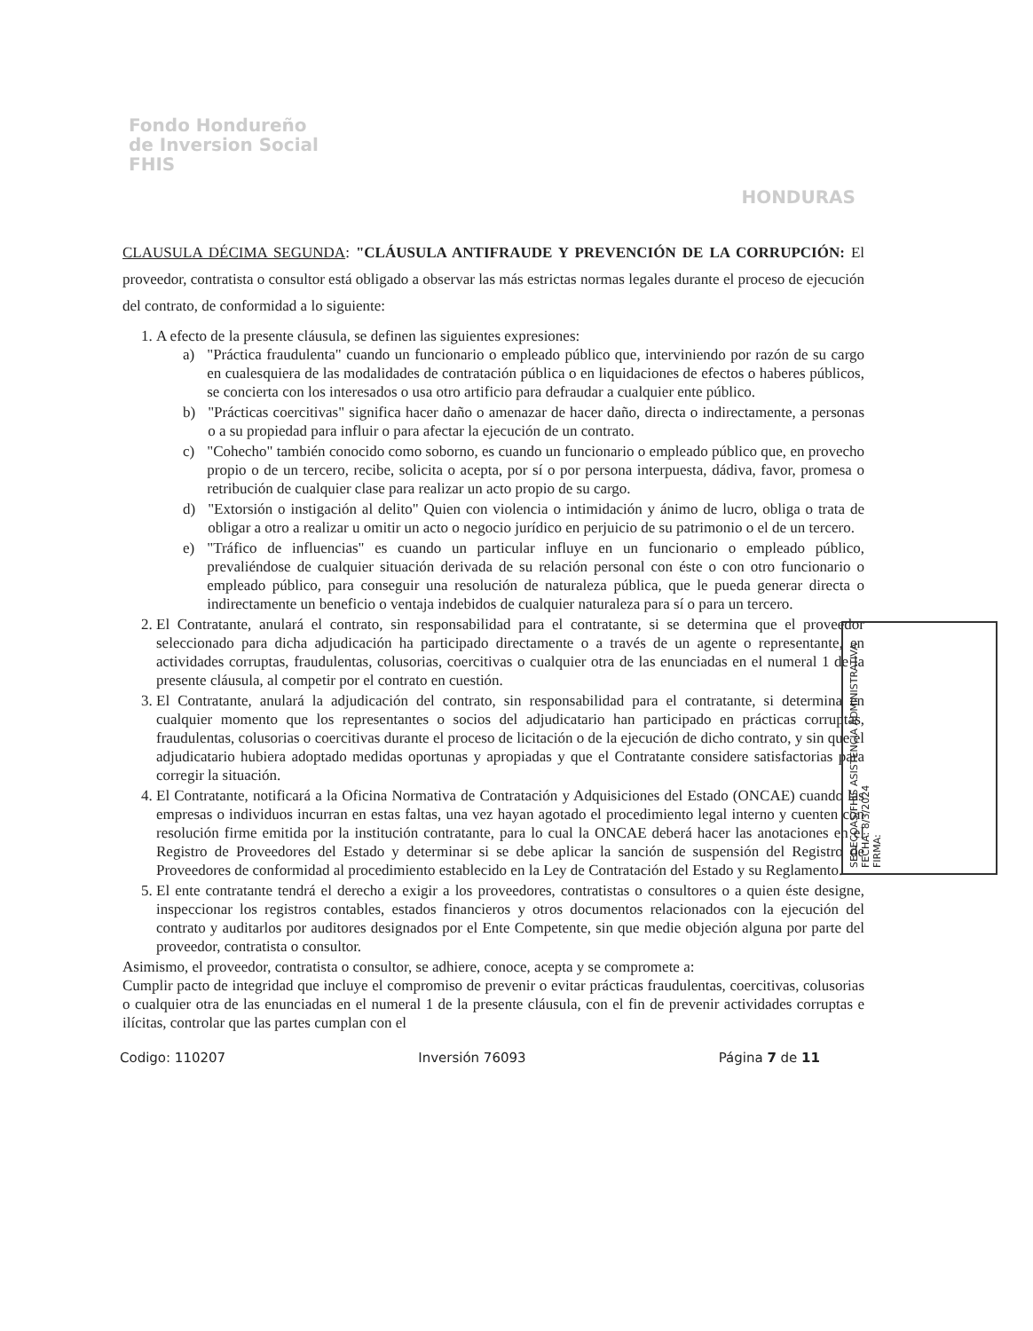Fondo Hondureño
de Inversion Social
FHIS
HONDURAS
CLAUSULA DÉCIMA SEGUNDA: "CLÁUSULA ANTIFRAUDE Y PREVENCIÓN DE LA CORRUPCIÓN: El proveedor, contratista o consultor está obligado a observar las más estrictas normas legales durante el proceso de ejecución del contrato, de conformidad a lo siguiente:
1. A efecto de la presente cláusula, se definen las siguientes expresiones:
a) "Práctica fraudulenta" cuando un funcionario o empleado público que, interviniendo por razón de su cargo en cualesquiera de las modalidades de contratación pública o en liquidaciones de efectos o haberes públicos, se concierta con los interesados o usa otro artificio para defraudar a cualquier ente público.
b) "Prácticas coercitivas" significa hacer daño o amenazar de hacer daño, directa o indirectamente, a personas o a su propiedad para influir o para afectar la ejecución de un contrato.
c) "Cohecho" también conocido como soborno, es cuando un funcionario o empleado público que, en provecho propio o de un tercero, recibe, solicita o acepta, por sí o por persona interpuesta, dádiva, favor, promesa o retribución de cualquier clase para realizar un acto propio de su cargo.
d) "Extorsión o instigación al delito" Quien con violencia o intimidación y ánimo de lucro, obliga o trata de obligar a otro a realizar u omitir un acto o negocio jurídico en perjuicio de su patrimonio o el de un tercero.
e) "Tráfico de influencias" es cuando un particular influye en un funcionario o empleado público, prevaliéndose de cualquier situación derivada de su relación personal con éste o con otro funcionario o empleado público, para conseguir una resolución de naturaleza pública, que le pueda generar directa o indirectamente un beneficio o ventaja indebidos de cualquier naturaleza para sí o para un tercero.
2. El Contratante, anulará el contrato, sin responsabilidad para el contratante, si se determina que el proveedor seleccionado para dicha adjudicación ha participado directamente o a través de un agente o representante, en actividades corruptas, fraudulentas, colusorias, coercitivas o cualquier otra de las enunciadas en el numeral 1 de la presente cláusula, al competir por el contrato en cuestión.
3. El Contratante, anulará la adjudicación del contrato, sin responsabilidad para el contratante, si determina en cualquier momento que los representantes o socios del adjudicatario han participado en prácticas corruptas, fraudulentas, colusorias o coercitivas durante el proceso de licitación o de la ejecución de dicho contrato, y sin que el adjudicatario hubiera adoptado medidas oportunas y apropiadas y que el Contratante considere satisfactorias para corregir la situación.
4. El Contratante, notificará a la Oficina Normativa de Contratación y Adquisiciones del Estado (ONCAE) cuando las empresas o individuos incurran en estas faltas, una vez hayan agotado el procedimiento legal interno y cuenten con resolución firme emitida por la institución contratante, para lo cual la ONCAE deberá hacer las anotaciones en el Registro de Proveedores del Estado y determinar si se debe aplicar la sanción de suspensión del Registro de Proveedores de conformidad al procedimiento establecido en la Ley de Contratación del Estado y su Reglamento.
5. El ente contratante tendrá el derecho a exigir a los proveedores, contratistas o consultores o a quien éste designe, inspeccionar los registros contables, estados financieros y otros documentos relacionados con la ejecución del contrato y auditarlos por auditores designados por el Ente Competente, sin que medie objeción alguna por parte del proveedor, contratista o consultor.
Asimismo, el proveedor, contratista o consultor, se adhiere, conoce, acepta y se compromete a:
Cumplir pacto de integridad que incluye el compromiso de prevenir o evitar prácticas fraudulentas, coercitivas, colusorias o cualquier otra de las enunciadas en el numeral 1 de la presente cláusula, con el fin de prevenir actividades corruptas e ilícitas, controlar que las partes cumplan con el
Codigo: 110207 Inversión 76093 Página 7 de 11
SEDECOAS/FHIS ASISTENCIA ADMINISTRATIVA
FECHA: 8/3/2024
FIRMA: